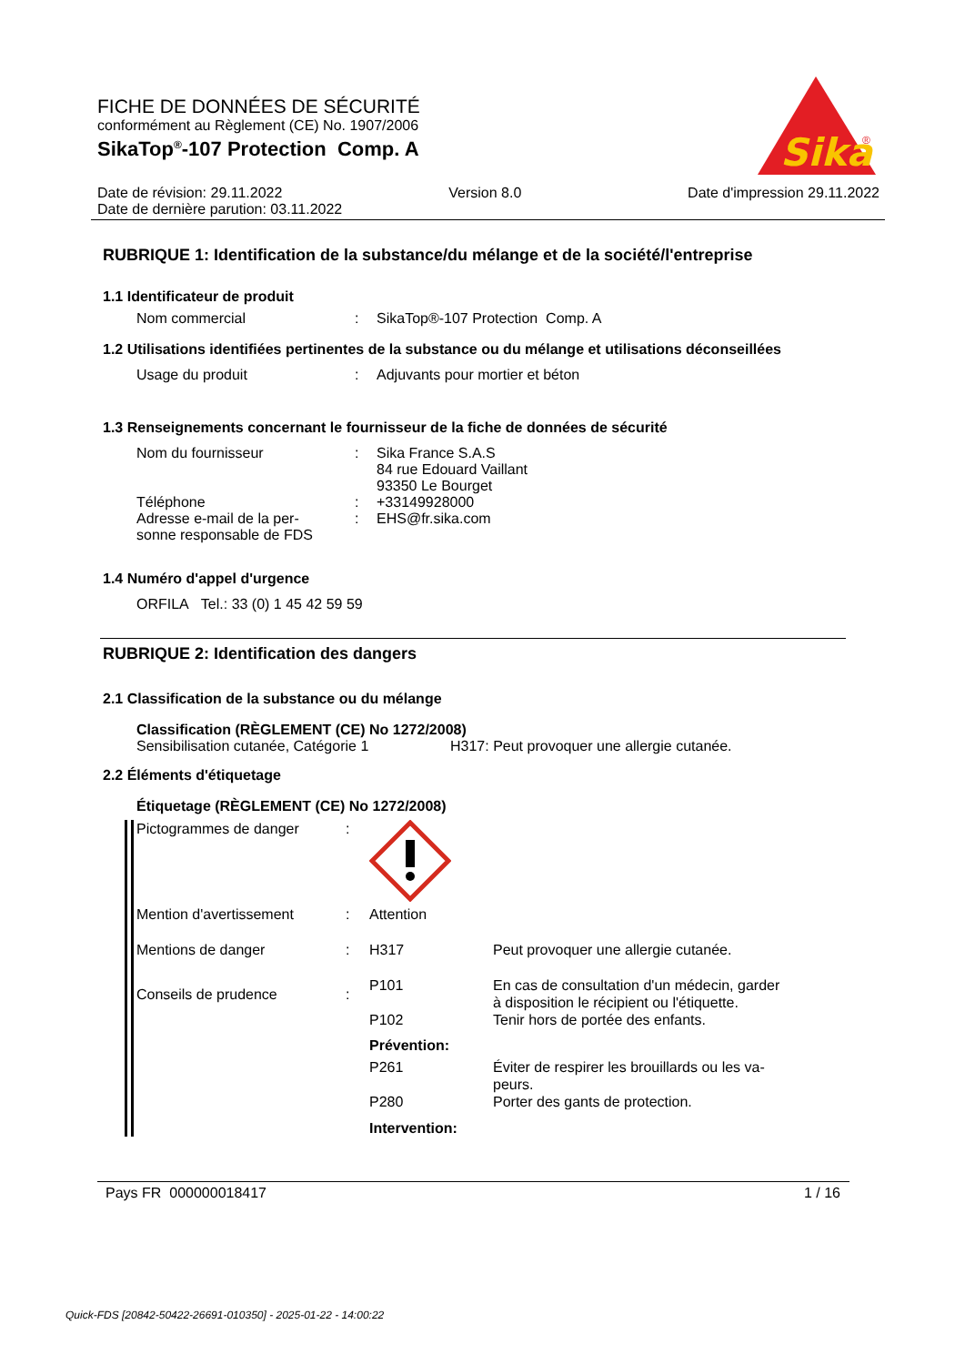FICHE DE DONNÉES DE SÉCURITÉ
conformément au Règlement (CE) No. 1907/2006
SikaTop<sup>®</sup>-107 Protection Comp. A
Sika
®
Date de révision: 29.11.2022 Version 8.0 Date d'impression 29.11.2022
Date de dernière parution: 03.11.2022
RUBRIQUE 1: Identification de la substance/du mélange et de la société/l'entreprise
1.1 Identificateur de produit
Nom commercial: SikaTop®-107 Protection Comp. A
1.2 Utilisations identifiées pertinentes de la substance ou du mélange et utilisations déconseillées
Usage du produit: Adjuvants pour mortier et béton
1.3 Renseignements concernant le fournisseur de la fiche de données de sécurité
Nom du fournisseur: Sika France S.A.S
84 rue Edouard Vaillant
93350 Le Bourget
Téléphone: +33149928000
Adresse e-mail de la per-
sonne responsable de FDS: EHS@fr.sika.com
1.4 Numéro d'appel d'urgence
ORFILA Tel.: 33 (0) 1 45 42 59 59
RUBRIQUE 2: Identification des dangers
2.1 Classification de la substance ou du mélange
Classification (RÈGLEMENT (CE) No 1272/2008)
Sensibilisation cutanée, Catégorie 1 H317: Peut provoquer une allergie cutanée.
2.2 Éléments d'étiquetage
Étiquetage (RÈGLEMENT (CE) No 1272/2008)
Pictogrammes de danger:
Mention d'avertissement: Attention
Mentions de danger: H317 Peut provoquer une allergie cutanée.
Conseils de prudence:
P101 En cas de consultation d'un médecin, garder
à disposition le récipient ou l'étiquette.
P102 Tenir hors de portée des enfants.
Prévention:
P261 Éviter de respirer les brouillards ou les va-
peurs.
P280 Porter des gants de protection.
Intervention:
Pays FR 000000018417 1 / 16
Quick-FDS [20842-50422-26691-010350] - 2025-01-22 - 14:00:22